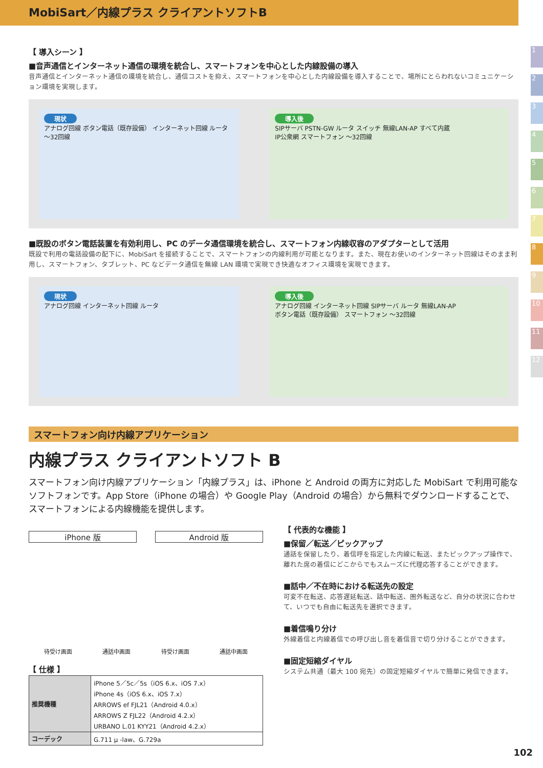MobiSart／内線プラス クライアントソフトB
1
2
3
4
5
6
7
8
9
10
11
12
【 導入シーン 】
■音声通信とインターネット通信の環境を統合し、スマートフォンを中心とした内線設備の導入
音声通信とインターネット通信の環境を統合し、通信コストを抑え、スマートフォンを中心とした内線設備を導入することで、場所にとらわれないコミュニケーション環境を実現します。
現状
アナログ回線 ボタン電話（既存設備） インターネット回線 ルータ ～32回線
導入後
SIPサーバ PSTN-GW ルータ スイッチ 無線LAN-AP すべて内蔵
IP公衆網 スマートフォン ～32回線
■既設のボタン電話装置を有効利用し、PC のデータ通信環境を統合し、スマートフォン内線収容のアダプターとして活用
既設で利用の電話設備の配下に、MobiSart を接続することで、スマートフォンの内線利用が可能となります。また、現在お使いのインターネット回線はそのまま利用し、スマートフォン、タブレット、PC などデータ通信を無線 LAN 環境で実現でき快適なオフィス環境を実現できます。
現状
アナログ回線 インターネット回線 ルータ
導入後
アナログ回線 インターネット回線 SIPサーバ ルータ 無線LAN-AP
ボタン電話（既存設備） スマートフォン ～32回線
スマートフォン向け内線アプリケーション
内線プラス クライアントソフト B
スマートフォン向け内線アプリケーション「内線プラス」は、iPhone と Android の両方に対応した MobiSart で利用可能なソフトフォンです。App Store（iPhone の場合）や Google Play（Android の場合）から無料でダウンロードすることで、スマートフォンによる内線機能を提供します。
iPhone 版 Android 版
待受け画面 通話中画面 待受け画面 通話中画面
【 仕様 】
| 推奨機種 | iPhone 5／5c／5s（iOS 6.x、iOS 7.x） iPhone 4s（iOS 6.x、iOS 7.x） ARROWS ef FJL21（Android 4.0.x） ARROWS Z FJL22（Android 4.2.x） URBANO L.01 KYY21（Android 4.2.x） |
| コーデック | G.711 μ -law、G.729a |
【 代表的な機能 】
■保留／転送／ピックアップ
通話を保留したり、着信呼を指定した内線に転送、またピックアップ操作で、離れた席の着信にどこからでもスムーズに代理応答することができます。
■話中／不在時における転送先の設定
可変不在転送、応答遅延転送、話中転送、圏外転送など、自分の状況に合わせて、いつでも自由に転送先を選択できます。
■着信鳴り分け
外線着信と内線着信での呼び出し音を着信音で切り分けることができます。
■固定短縮ダイヤル
システム共通（最大 100 宛先）の固定短縮ダイヤルで簡単に発信できます。
102